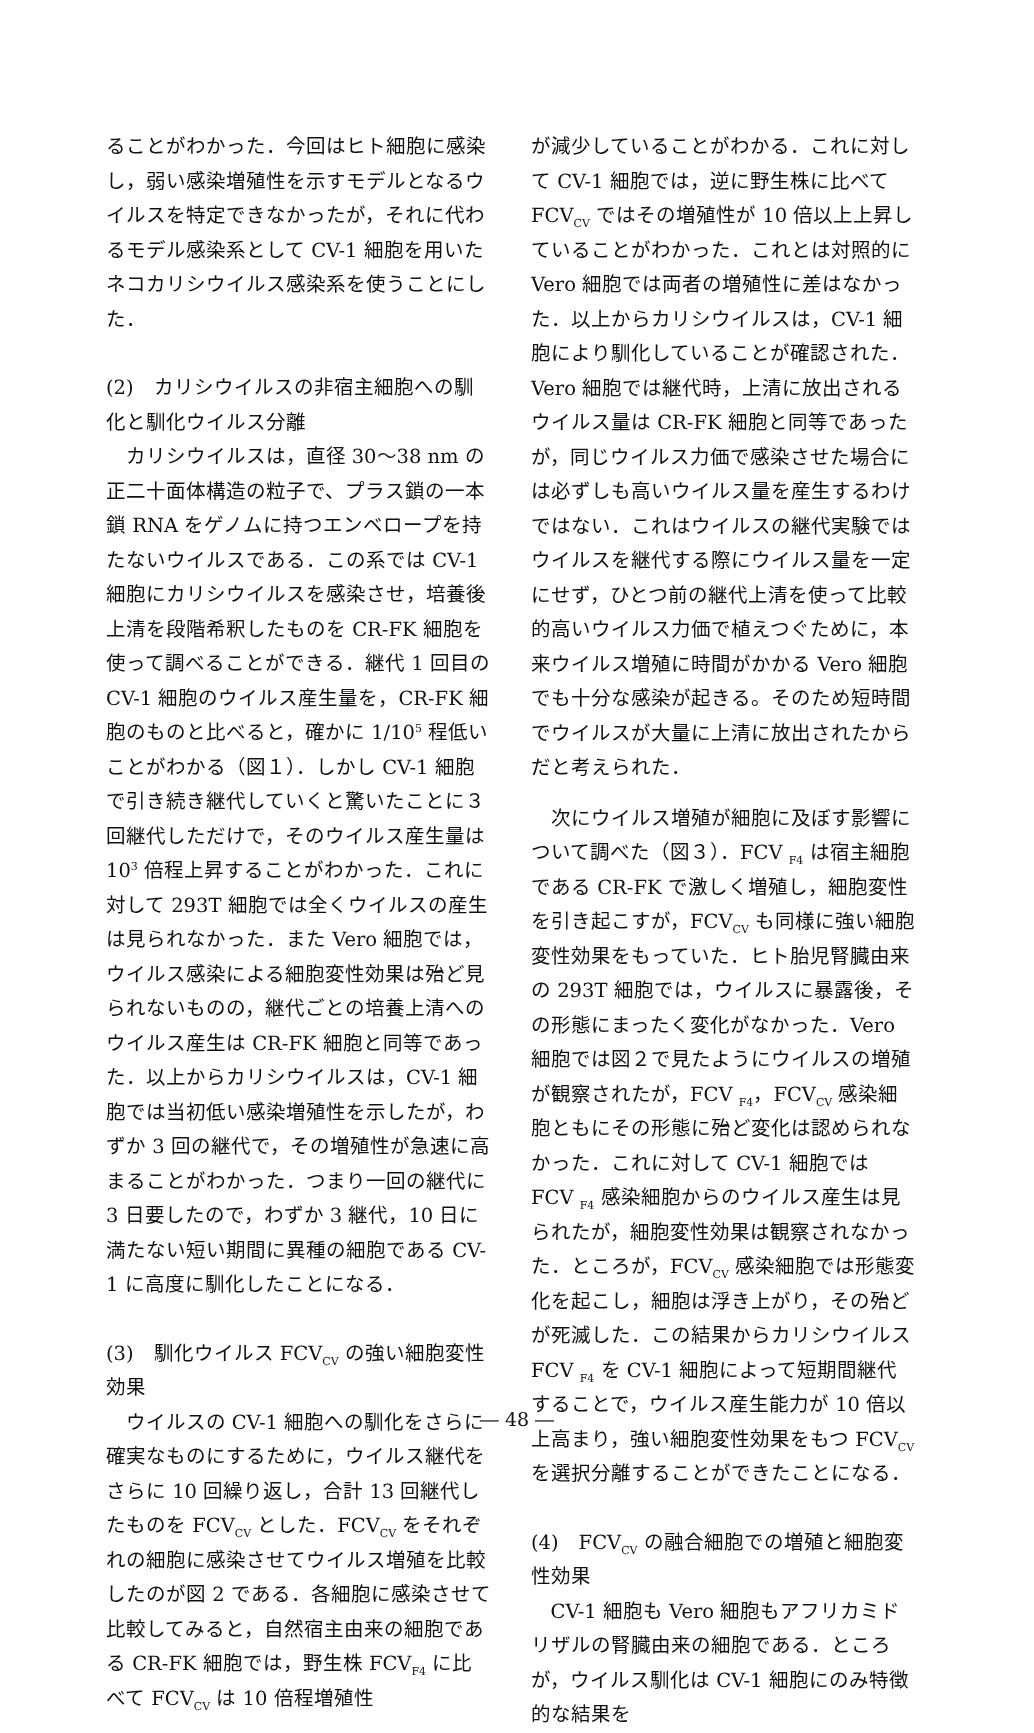ることがわかった．今回はヒト細胞に感染し，弱い感染増殖性を示すモデルとなるウイルスを特定できなかったが，それに代わるモデル感染系として CV-1 細胞を用いたネコカリシウイルス感染系を使うことにした．
(2)　カリシウイルスの非宿主細胞への馴化と馴化ウイルス分離
カリシウイルスは，直径 30〜38 nm の正二十面体構造の粒子で、プラス鎖の一本鎖 RNA をゲノムに持つエンベロープを持たないウイルスである．この系では CV-1 細胞にカリシウイルスを感染させ，培養後上清を段階希釈したものを CR-FK 細胞を使って調べることができる．継代 1 回目の CV-1 細胞のウイルス産生量を，CR-FK 細胞のものと比べると，確かに 1/10<sup>5</sup> 程低いことがわかる（図１）．しかし CV-1 細胞で引き続き継代していくと驚いたことに３回継代しただけで，そのウイルス産生量は 10<sup>3</sup> 倍程上昇することがわかった．これに対して 293T 細胞では全くウイルスの産生は見られなかった．また Vero 細胞では，ウイルス感染による細胞変性効果は殆ど見られないものの，継代ごとの培養上清へのウイルス産生は CR-FK 細胞と同等であった．以上からカリシウイルスは，CV-1 細胞では当初低い感染増殖性を示したが，わずか 3 回の継代で，その増殖性が急速に高まることがわかった．つまり一回の継代に 3 日要したので，わずか 3 継代，10 日に満たない短い期間に異種の細胞である CV-1 に高度に馴化したことになる．
(3)　馴化ウイルス FCV<sub>CV</sub> の強い細胞変性効果
ウイルスの CV-1 細胞への馴化をさらに確実なものにするために，ウイルス継代をさらに 10 回繰り返し，合計 13 回継代したものを FCV<sub>CV</sub> とした．FCV<sub>CV</sub> をそれぞれの細胞に感染させてウイルス増殖を比較したのが図 2 である．各細胞に感染させて比較してみると，自然宿主由来の細胞である CR-FK 細胞では，野生株 FCV<sub>F4</sub> に比べて FCV<sub>CV</sub> は 10 倍程増殖性
が減少していることがわかる．これに対して CV-1 細胞では，逆に野生株に比べて FCV<sub>CV</sub> ではその増殖性が 10 倍以上上昇していることがわかった．これとは対照的に Vero 細胞では両者の増殖性に差はなかった．以上からカリシウイルスは，CV-1 細胞により馴化していることが確認された．Vero 細胞では継代時，上清に放出されるウイルス量は CR-FK 細胞と同等であったが，同じウイルス力価で感染させた場合には必ずしも高いウイルス量を産生するわけではない．これはウイルスの継代実験ではウイルスを継代する際にウイルス量を一定にせず，ひとつ前の継代上清を使って比較的高いウイルス力価で植えつぐために，本来ウイルス増殖に時間がかかる Vero 細胞でも十分な感染が起きる。そのため短時間でウイルスが大量に上清に放出されたからだと考えられた．
次にウイルス増殖が細胞に及ぼす影響について調べた（図３）．FCV <sub>F4</sub> は宿主細胞である CR-FK で激しく増殖し，細胞変性を引き起こすが，FCV<sub>CV</sub> も同様に強い細胞変性効果をもっていた．ヒト胎児腎臓由来の 293T 細胞では，ウイルスに暴露後，その形態にまったく変化がなかった．Vero 細胞では図２で見たようにウイルスの増殖が観察されたが，FCV <sub>F4</sub>，FCV<sub>CV</sub> 感染細胞ともにその形態に殆ど変化は認められなかった．これに対して CV-1 細胞では FCV <sub>F4</sub> 感染細胞からのウイルス産生は見られたが，細胞変性効果は観察されなかった．ところが，FCV<sub>CV</sub> 感染細胞では形態変化を起こし，細胞は浮き上がり，その殆どが死滅した．この結果からカリシウイルス FCV <sub>F4</sub> を CV-1 細胞によって短期間継代することで，ウイルス産生能力が 10 倍以上高まり，強い細胞変性効果をもつ FCV<sub>CV</sub> を選択分離することができたことになる．
(4)　FCV<sub>CV</sub> の融合細胞での増殖と細胞変性効果
CV-1 細胞も Vero 細胞もアフリカミドリザルの腎臓由来の細胞である．ところが，ウイルス馴化は CV-1 細胞にのみ特徴的な結果を
― 48 ―